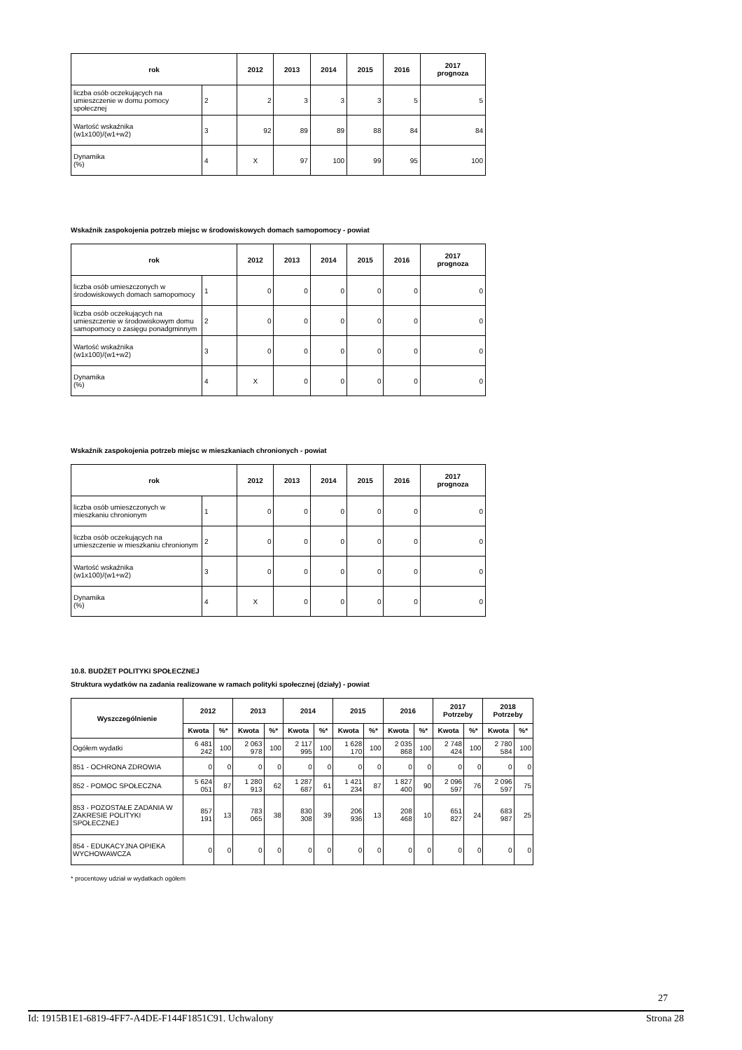| rok | | 2012 | 2013 | 2014 | 2015 | 2016 | 2017 prognoza |
| --- | --- | --- | --- | --- | --- | --- | --- |
| liczba osób oczekujących na umieszczenie w domu pomocy społecznej | 2 | 2 | 3 | 3 | 3 | 5 | 5 |
| Wartość wskaźnika (w1x100)/(w1+w2) | 3 | 92 | 89 | 89 | 88 | 84 | 84 |
| Dynamika (%) | 4 | X | 97 | 100 | 99 | 95 | 100 |
Wskaźnik zaspokojenia potrzeb miejsc w środowiskowych domach samopomocy - powiat
| rok | | 2012 | 2013 | 2014 | 2015 | 2016 | 2017 prognoza |
| --- | --- | --- | --- | --- | --- | --- | --- |
| liczba osób umieszczonych w środowiskowych domach samopomocy | 1 | 0 | 0 | 0 | 0 | 0 | 0 |
| liczba osób oczekujących na umieszczenie w środowiskowym domu samopomocy o zasięgu ponadgminnym | 2 | 0 | 0 | 0 | 0 | 0 | 0 |
| Wartość wskaźnika (w1x100)/(w1+w2) | 3 | 0 | 0 | 0 | 0 | 0 | 0 |
| Dynamika (%) | 4 | X | 0 | 0 | 0 | 0 | 0 |
Wskaźnik zaspokojenia potrzeb miejsc w mieszkaniach chronionych - powiat
| rok | | 2012 | 2013 | 2014 | 2015 | 2016 | 2017 prognoza |
| --- | --- | --- | --- | --- | --- | --- | --- |
| liczba osób umieszczonych w mieszkaniu chronionym | 1 | 0 | 0 | 0 | 0 | 0 | 0 |
| liczba osób oczekujących na umieszczenie w mieszkaniu chronionym | 2 | 0 | 0 | 0 | 0 | 0 | 0 |
| Wartość wskaźnika (w1x100)/(w1+w2) | 3 | 0 | 0 | 0 | 0 | 0 | 0 |
| Dynamika (%) | 4 | X | 0 | 0 | 0 | 0 | 0 |
10.8. BUDŻET POLITYKI SPOŁECZNEJ
Struktura wydatków na zadania realizowane w ramach polityki społecznej (działy) - powiat
| Wyszczególnienie | 2012 | | 2013 | | 2014 | | 2015 | | 2016 | | 2017 Potrzeby | | 2018 Potrzeby | |
| --- | --- | --- | --- | --- | --- | --- | --- | --- | --- | --- | --- | --- | --- | --- |
| | Kwota | %* | Kwota | %* | Kwota | %* | Kwota | %* | Kwota | %* | Kwota | %* | Kwota | %* |
| Ogółem wydatki | 6 481 242 | 100 | 2 063 978 | 100 | 2 117 995 | 100 | 1 628 170 | 100 | 2 035 868 | 100 | 2 748 424 | 100 | 2 780 584 | 100 |
| 851 - OCHRONA ZDROWIA | 0 | 0 | 0 | 0 | 0 | 0 | 0 | 0 | 0 | 0 | 0 | 0 | 0 | 0 |
| 852 - POMOC SPOŁECZNA | 5 624 051 | 87 | 1 280 913 | 62 | 1 287 687 | 61 | 1 421 234 | 87 | 1 827 400 | 90 | 2 096 597 | 76 | 2 096 597 | 75 |
| 853 - POZOSTAŁE ZADANIA W ZAKRESIE POLITYKI SPOŁECZNEJ | 857 191 | 13 | 783 065 | 38 | 830 308 | 39 | 206 936 | 13 | 208 468 | 10 | 651 827 | 24 | 683 987 | 25 |
| 854 - EDUKACYJNA OPIEKA WYCHOWAWCZA | 0 | 0 | 0 | 0 | 0 | 0 | 0 | 0 | 0 | 0 | 0 | 0 | 0 | 0 |
* procentowy udział w wydatkach ogółem
27
Id: 1915B1E1-6819-4FF7-A4DE-F144F1851C91. Uchwalony Strona 28